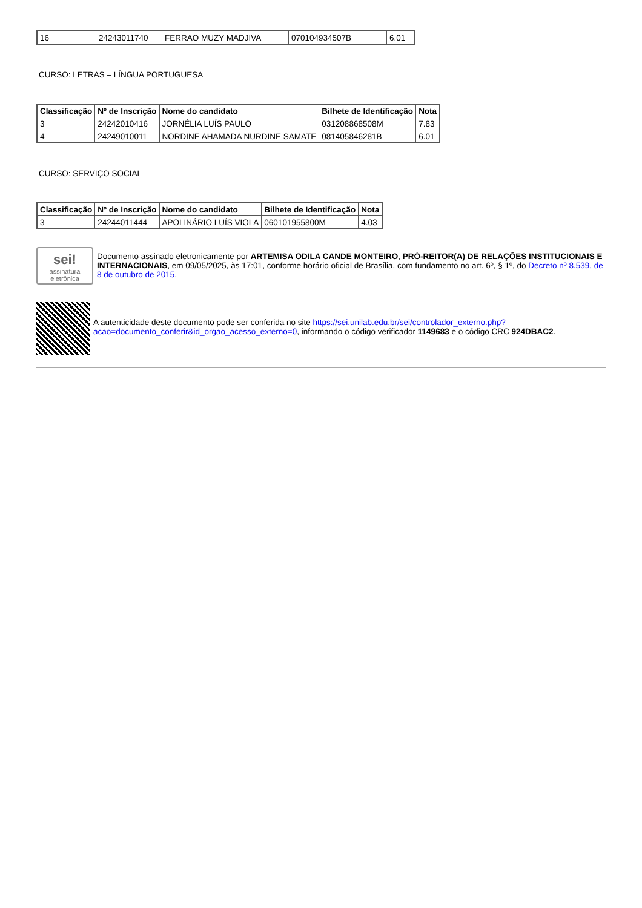| 16 | 24243011740 | FERRAO MUZY MADJIVA | 070104934507B | 6.01 |
CURSO: LETRAS – LÍNGUA PORTUGUESA
| Classificação | Nº de Inscrição | Nome do candidato | Bilhete de Identificação | Nota |
| --- | --- | --- | --- | --- |
| 3 | 24242010416 | JORNÉLIA LUÍS PAULO | 031208868508M | 7.83 |
| 4 | 24249010011 | NORDINE AHAMADA NURDINE SAMATE | 081405846281B | 6.01 |
CURSO: SERVIÇO SOCIAL
| Classificação | Nº de Inscrição | Nome do candidato | Bilhete de Identificação | Nota |
| --- | --- | --- | --- | --- |
| 3 | 24244011444 | APOLINÁRIO LUÍS VIOLA | 060101955800M | 4.03 |
sei!
assinatura eletrônica
Documento assinado eletronicamente por ARTEMISA ODILA CANDE MONTEIRO, PRÓ-REITOR(A) DE RELAÇÕES INSTITUCIONAIS E INTERNACIONAIS, em 09/05/2025, às 17:01, conforme horário oficial de Brasília, com fundamento no art. 6º, § 1º, do Decreto nº 8.539, de 8 de outubro de 2015.
A autenticidade deste documento pode ser conferida no site https://sei.unilab.edu.br/sei/controlador_externo.php?acao=documento_conferir&id_orgao_acesso_externo=0, informando o código verificador 1149683 e o código CRC 924DBAC2.